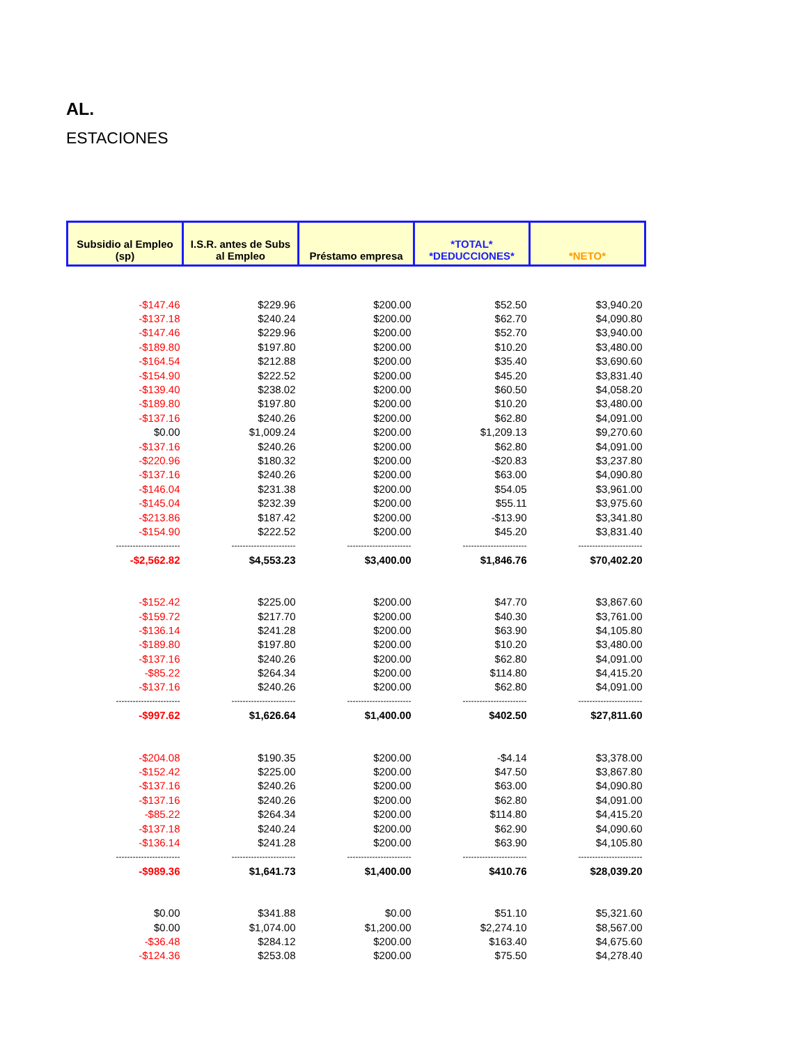AL.
ESTACIONES
| Subsidio al Empleo (sp) | I.S.R. antes de Subs al Empleo | Préstamo empresa | *TOTAL* *DEDUCCIONES* | *NETO* |
| --- | --- | --- | --- | --- |
| -$147.46 | $229.96 | $200.00 | $52.50 | $3,940.20 |
| -$137.18 | $240.24 | $200.00 | $62.70 | $4,090.80 |
| -$147.46 | $229.96 | $200.00 | $52.70 | $3,940.00 |
| -$189.80 | $197.80 | $200.00 | $10.20 | $3,480.00 |
| -$164.54 | $212.88 | $200.00 | $35.40 | $3,690.60 |
| -$154.90 | $222.52 | $200.00 | $45.20 | $3,831.40 |
| -$139.40 | $238.02 | $200.00 | $60.50 | $4,058.20 |
| -$189.80 | $197.80 | $200.00 | $10.20 | $3,480.00 |
| -$137.16 | $240.26 | $200.00 | $62.80 | $4,091.00 |
| $0.00 | $1,009.24 | $200.00 | $1,209.13 | $9,270.60 |
| -$137.16 | $240.26 | $200.00 | $62.80 | $4,091.00 |
| -$220.96 | $180.32 | $200.00 | -$20.83 | $3,237.80 |
| -$137.16 | $240.26 | $200.00 | $63.00 | $4,090.80 |
| -$146.04 | $231.38 | $200.00 | $54.05 | $3,961.00 |
| -$145.04 | $232.39 | $200.00 | $55.11 | $3,975.60 |
| -$213.86 | $187.42 | $200.00 | -$13.90 | $3,341.80 |
| -$154.90 | $222.52 | $200.00 | $45.20 | $3,831.40 |
| ----------------------- | ----------------------- | ----------------------- | ----------------------- | ----------------------- |
| -$2,562.82 | $4,553.23 | $3,400.00 | $1,846.76 | $70,402.20 |
| -$152.42 | $225.00 | $200.00 | $47.70 | $3,867.60 |
| -$159.72 | $217.70 | $200.00 | $40.30 | $3,761.00 |
| -$136.14 | $241.28 | $200.00 | $63.90 | $4,105.80 |
| -$189.80 | $197.80 | $200.00 | $10.20 | $3,480.00 |
| -$137.16 | $240.26 | $200.00 | $62.80 | $4,091.00 |
| -$85.22 | $264.34 | $200.00 | $114.80 | $4,415.20 |
| -$137.16 | $240.26 | $200.00 | $62.80 | $4,091.00 |
| ----------------------- | ----------------------- | ----------------------- | ----------------------- | ----------------------- |
| -$997.62 | $1,626.64 | $1,400.00 | $402.50 | $27,811.60 |
| -$204.08 | $190.35 | $200.00 | -$4.14 | $3,378.00 |
| -$152.42 | $225.00 | $200.00 | $47.50 | $3,867.80 |
| -$137.16 | $240.26 | $200.00 | $63.00 | $4,090.80 |
| -$137.16 | $240.26 | $200.00 | $62.80 | $4,091.00 |
| -$85.22 | $264.34 | $200.00 | $114.80 | $4,415.20 |
| -$137.18 | $240.24 | $200.00 | $62.90 | $4,090.60 |
| -$136.14 | $241.28 | $200.00 | $63.90 | $4,105.80 |
| ----------------------- | ----------------------- | ----------------------- | ----------------------- | ----------------------- |
| -$989.36 | $1,641.73 | $1,400.00 | $410.76 | $28,039.20 |
| $0.00 | $341.88 | $0.00 | $51.10 | $5,321.60 |
| $0.00 | $1,074.00 | $1,200.00 | $2,274.10 | $8,567.00 |
| -$36.48 | $284.12 | $200.00 | $163.40 | $4,675.60 |
| -$124.36 | $253.08 | $200.00 | $75.50 | $4,278.40 |